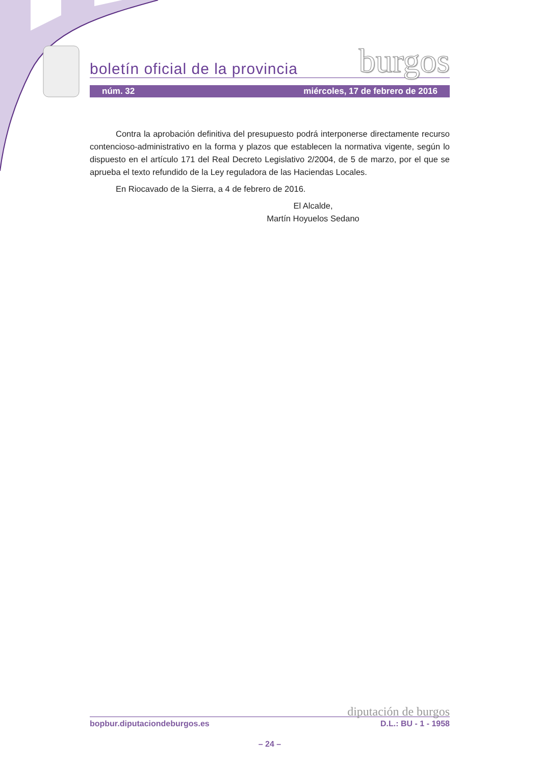boletín oficial de la provincia burgos
núm. 32 miércoles, 17 de febrero de 2016
Contra la aprobación definitiva del presupuesto podrá interponerse directamente recurso contencioso-administrativo en la forma y plazos que establecen la normativa vigente, según lo dispuesto en el artículo 171 del Real Decreto Legislativo 2/2004, de 5 de marzo, por el que se aprueba el texto refundido de la Ley reguladora de las Haciendas Locales.
En Riocavado de la Sierra, a 4 de febrero de 2016.
El Alcalde,
Martín Hoyuelos Sedano
diputación de burgos
bopbur.diputaciondeburgos.es D.L.: BU - 1 - 1958
– 24 –